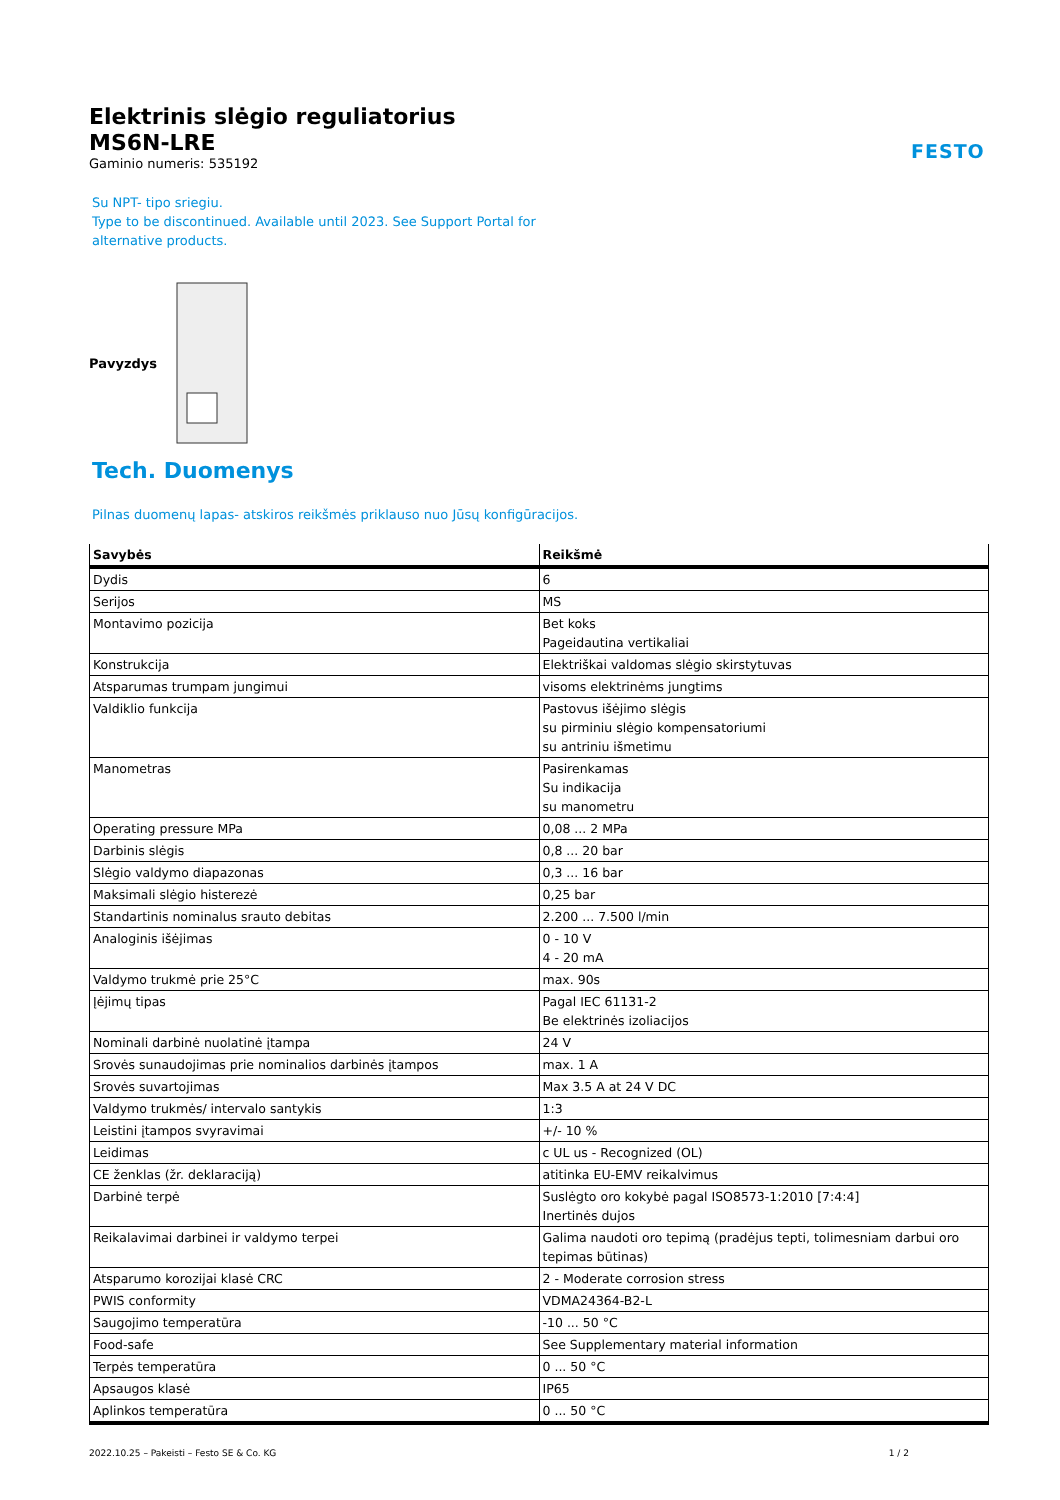FESTO
Elektrinis slėgio reguliatorius
MS6N-LRE
Gaminio numeris: 535192
Su NPT- tipo sriegiu.
Type to be discontinued. Available until 2023. See Support Portal for
alternative products.
Pavyzdys
Tech. Duomenys
Pilnas duomenų lapas- atskiros reikšmės priklauso nuo Jūsų konfigūracijos.
| Savybės | Reikšmė |
| --- | --- |
| Dydis | 6 |
| Serijos | MS |
| Montavimo pozicija | Bet koks Pageidautina vertikaliai |
| Konstrukcija | Elektriškai valdomas slėgio skirstytuvas |
| Atsparumas trumpam jungimui | visoms elektrinėms jungtims |
| Valdiklio funkcija | Pastovus išėjimo slėgis su pirminiu slėgio kompensatoriumi su antriniu išmetimu |
| Manometras | Pasirenkamas Su indikacija su manometru |
| Operating pressure MPa | 0,08 ... 2 MPa |
| Darbinis slėgis | 0,8 ... 20 bar |
| Slėgio valdymo diapazonas | 0,3 ... 16 bar |
| Maksimali slėgio histerezė | 0,25 bar |
| Standartinis nominalus srauto debitas | 2.200 ... 7.500 l/min |
| Analoginis išėjimas | 0 - 10 V 4 - 20 mA |
| Valdymo trukmė prie 25°C | max. 90s |
| Įėjimų tipas | Pagal IEC 61131-2 Be elektrinės izoliacijos |
| Nominali darbinė nuolatinė įtampa | 24 V |
| Srovės sunaudojimas prie nominalios darbinės įtampos | max. 1 A |
| Srovės suvartojimas | Max 3.5 A at 24 V DC |
| Valdymo trukmės/ intervalo santykis | 1:3 |
| Leistini įtampos svyravimai | +/- 10 % |
| Leidimas | c UL us - Recognized (OL) |
| CE ženklas (žr. deklaraciją) | atitinka EU-EMV reikalvimus |
| Darbinė terpė | Suslėgto oro kokybė pagal ISO8573-1:2010 [7:4:4] Inertinės dujos |
| Reikalavimai darbinei ir valdymo terpei | Galima naudoti oro tepimą (pradėjus tepti, tolimesniam darbui oro tepimas būtinas) |
| Atsparumo korozijai klasė CRC | 2 - Moderate corrosion stress |
| PWIS conformity | VDMA24364-B2-L |
| Saugojimo temperatūra | -10 ... 50 °C |
| Food-safe | See Supplementary material information |
| Terpės temperatūra | 0 ... 50 °C |
| Apsaugos klasė | IP65 |
| Aplinkos temperatūra | 0 ... 50 °C |
2022.10.25 – Pakeisti – Festo SE & Co. KG 1 / 2